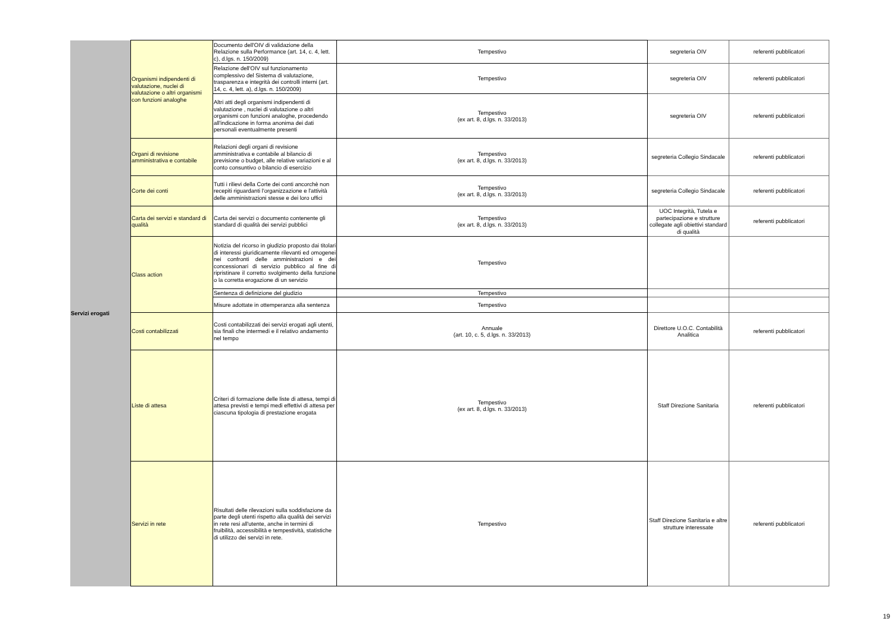| Servizi erogati | Organismi indipendenti di valutazione, nuclei di valutazione o altri organismi con funzioni analoghe | Documento dell'OIV di validazione della Relazione sulla Performance (art. 14, c. 4, lett. c), d.lgs. n. 150/2009) | Tempestivo | segreteria OIV | referenti pubblicatori |
| | | Relazione dell'OIV sul funzionamento complessivo del Sistema di valutazione, trasparenza e integrità dei controlli interni (art. 14, c. 4, lett. a), d.lgs. n. 150/2009) | Tempestivo | segreteria OIV | referenti pubblicatori |
| | | Altri atti degli organismi indipendenti di valutazione , nuclei di valutazione o altri organismi con funzioni analoghe, procedendo all'indicazione in forma anonima dei dati personali eventualmente presenti | Tempestivo (ex art. 8, d.lgs. n. 33/2013) | segreteria OIV | referenti pubblicatori |
| | Organi di revisione amministrativa e contabile | Relazioni degli organi di revisione amministrativa e contabile al bilancio di previsione o budget, alle relative variazioni e al conto consuntivo o bilancio di esercizio | Tempestivo (ex art. 8, d.lgs. n. 33/2013) | segreteria Collegio Sindacale | referenti pubblicatori |
| | Corte dei conti | Tutti i rilievi della Corte dei conti ancorchè non recepiti riguardanti l'organizzazione e l'attività delle amministrazioni stesse e dei loro uffici | Tempestivo (ex art. 8, d.lgs. n. 33/2013) | segreteria Collegio Sindacale | referenti pubblicatori |
| | Carta dei servizi e standard di qualità | Carta dei servizi o documento contenente gli standard di qualità dei servizi pubblici | Tempestivo (ex art. 8, d.lgs. n. 33/2013) | UOC Integrità, Tutela e partecipazione e strutture collegate agli obiettivi standard di qualità | referenti pubblicatori |
| | Class action | Notizia del ricorso in giudizio proposto dai titolari di interessi giuridicamente rilevanti ed omogenei nei confronti delle amministrazioni e dei concessionari di servizio pubblico al fine di ripristinare il corretto svolgimento della funzione o la corretta erogazione di un servizio | Tempestivo | | |
| | | Sentenza di definizione del giudizio | Tempestivo | | |
| | | Misure adottate in ottemperanza alla sentenza | Tempestivo | | |
| | Costi contabilizzati | Costi contabilizzati dei servizi erogati agli utenti, sia finali che intermedi e il relativo andamento nel tempo | Annuale (art. 10, c. 5, d.lgs. n. 33/2013) | Direttore U.O.C. Contabilità Analitica | referenti pubblicatori |
| | Liste di attesa | Criteri di formazione delle liste di attesa, tempi di attesa previsti e tempi medi effettivi di attesa per ciascuna tipologia di prestazione erogata | Tempestivo (ex art. 8, d.lgs. n. 33/2013) | Staff Direzione Sanitaria | referenti pubblicatori |
| | Servizi in rete | Risultati delle rilevazioni sulla soddisfazione da parte degli utenti rispetto alla qualità dei servizi in rete resi all'utente, anche in termini di fruibilità, accessibilità e tempestività, statistiche di utilizzo dei servizi in rete. | Tempestivo | Staff Direzione Sanitaria e altre strutture interessate | referenti pubblicatori |
19